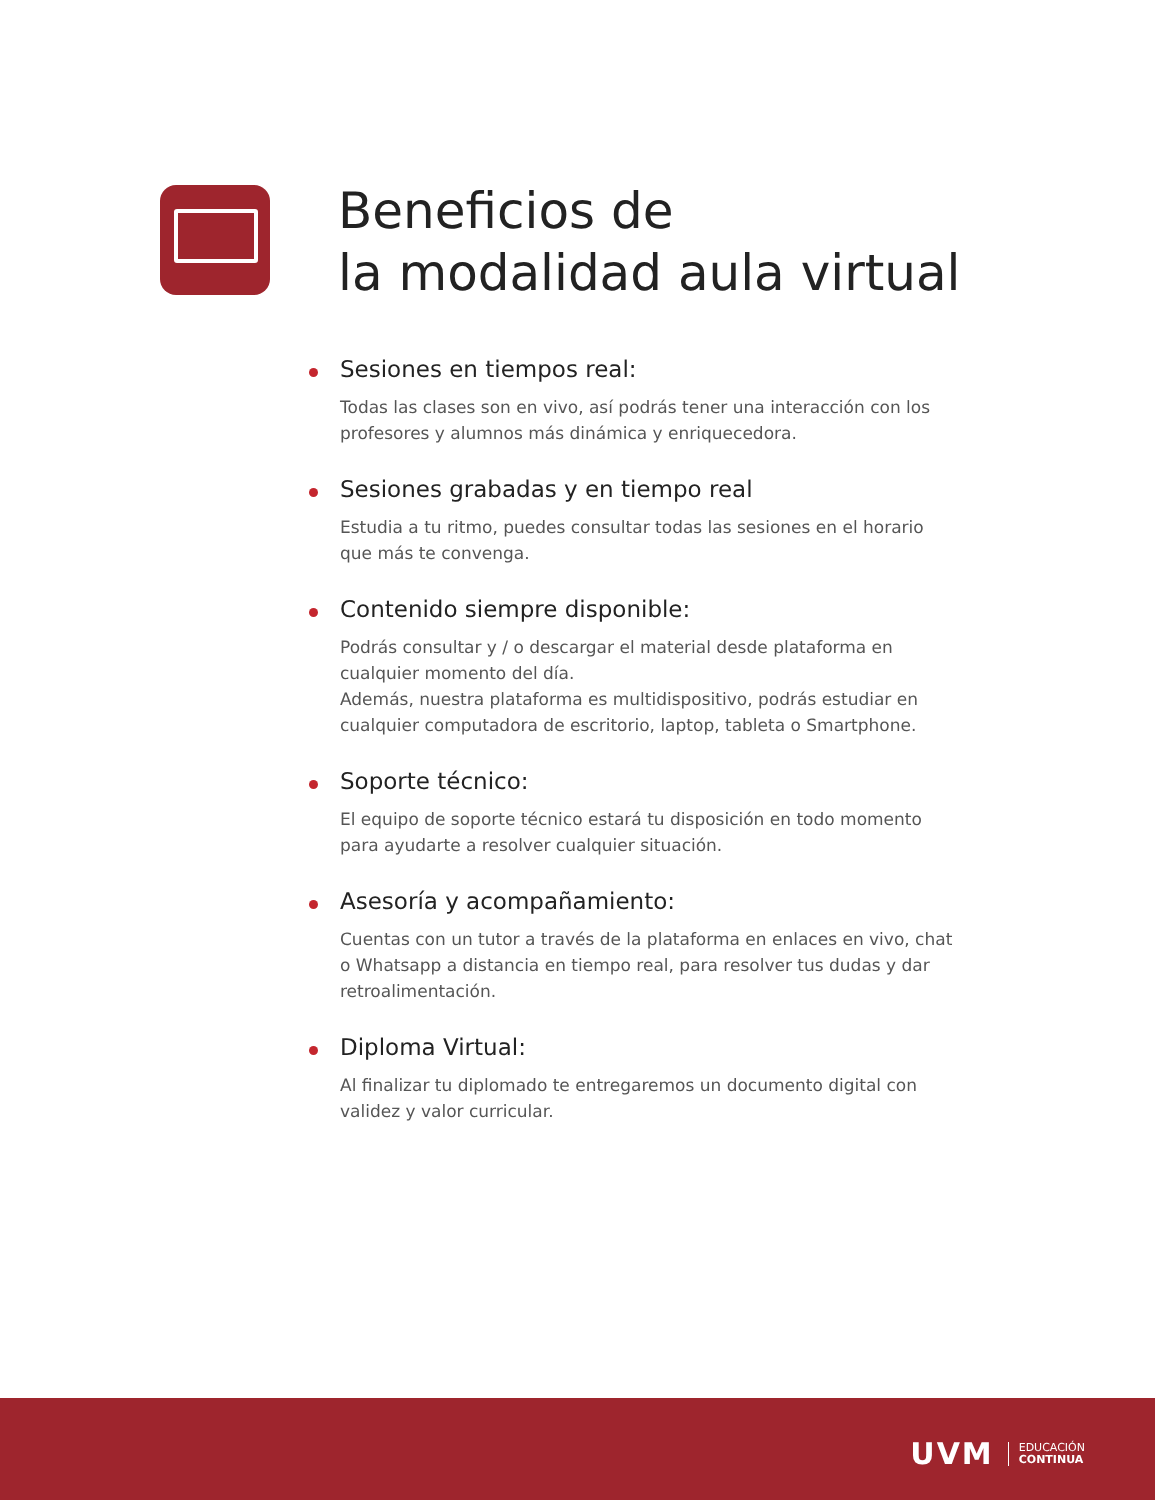Beneficios de
la modalidad aula virtual
Sesiones en tiempos real:
Todas las clases son en vivo, así podrás tener una interacción con los profesores y alumnos más dinámica y enriquecedora.
Sesiones grabadas y en tiempo real
Estudia a tu ritmo, puedes consultar todas las sesiones en el horario que más te convenga.
Contenido siempre disponible:
Podrás consultar y / o descargar el material desde plataforma en cualquier momento del día.
Además, nuestra plataforma es multidispositivo, podrás estudiar en cualquier computadora de escritorio, laptop, tableta o Smartphone.
Soporte técnico:
El equipo de soporte técnico estará tu disposición en todo momento para ayudarte a resolver cualquier situación.
Asesoría y acompañamiento:
Cuentas con un tutor a través de la plataforma en enlaces en vivo, chat o Whatsapp a distancia en tiempo real, para resolver tus dudas y dar retroalimentación.
Diploma Virtual:
Al finalizar tu diplomado te entregaremos un documento digital con validez y valor curricular.
UVM EDUCACIÓN
CONTINUA